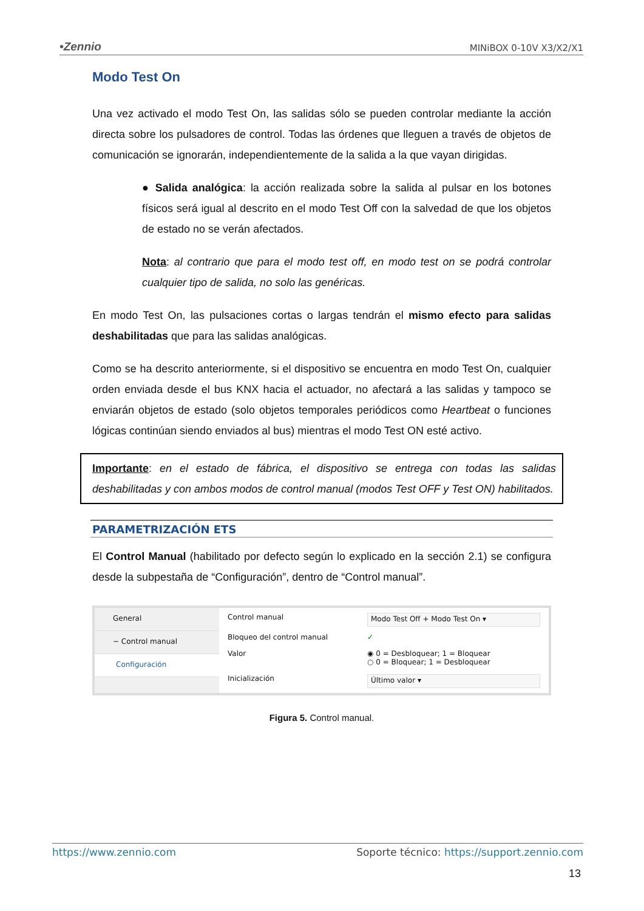•Zennio MINiBOX 0-10V X3/X2/X1
Modo Test On
Una vez activado el modo Test On, las salidas sólo se pueden controlar mediante la acción directa sobre los pulsadores de control. Todas las órdenes que lleguen a través de objetos de comunicación se ignorarán, independientemente de la salida a la que vayan dirigidas.
● Salida analógica: la acción realizada sobre la salida al pulsar en los botones físicos será igual al descrito en el modo Test Off con la salvedad de que los objetos de estado no se verán afectados.
Nota: al contrario que para el modo test off, en modo test on se podrá controlar cualquier tipo de salida, no solo las genéricas.
En modo Test On, las pulsaciones cortas o largas tendrán el mismo efecto para salidas deshabilitadas que para las salidas analógicas.
Como se ha descrito anteriormente, si el dispositivo se encuentra en modo Test On, cualquier orden enviada desde el bus KNX hacia el actuador, no afectará a las salidas y tampoco se enviarán objetos de estado (solo objetos temporales periódicos como Heartbeat o funciones lógicas continúan siendo enviados al bus) mientras el modo Test ON esté activo.
Importante: en el estado de fábrica, el dispositivo se entrega con todas las salidas deshabilitadas y con ambos modos de control manual (modos Test OFF y Test ON) habilitados.
PARAMETRIZACIÓN ETS
El Control Manual (habilitado por defecto según lo explicado en la sección 2.1) se configura desde la subpestaña de “Configuración”, dentro de “Control manual”.
General
− Control manual
Configuración
Control manual Modo Test Off + Modo Test On ▾ Bloqueo del control manual ✓ Valor ◉ 0 = Desbloquear; 1 = Bloquear
○ 0 = Bloquear; 1 = Desbloquear Inicialización Último valor ▾
Figura 5. Control manual.
https://www.zennio.com Soporte técnico: https://support.zennio.com
13